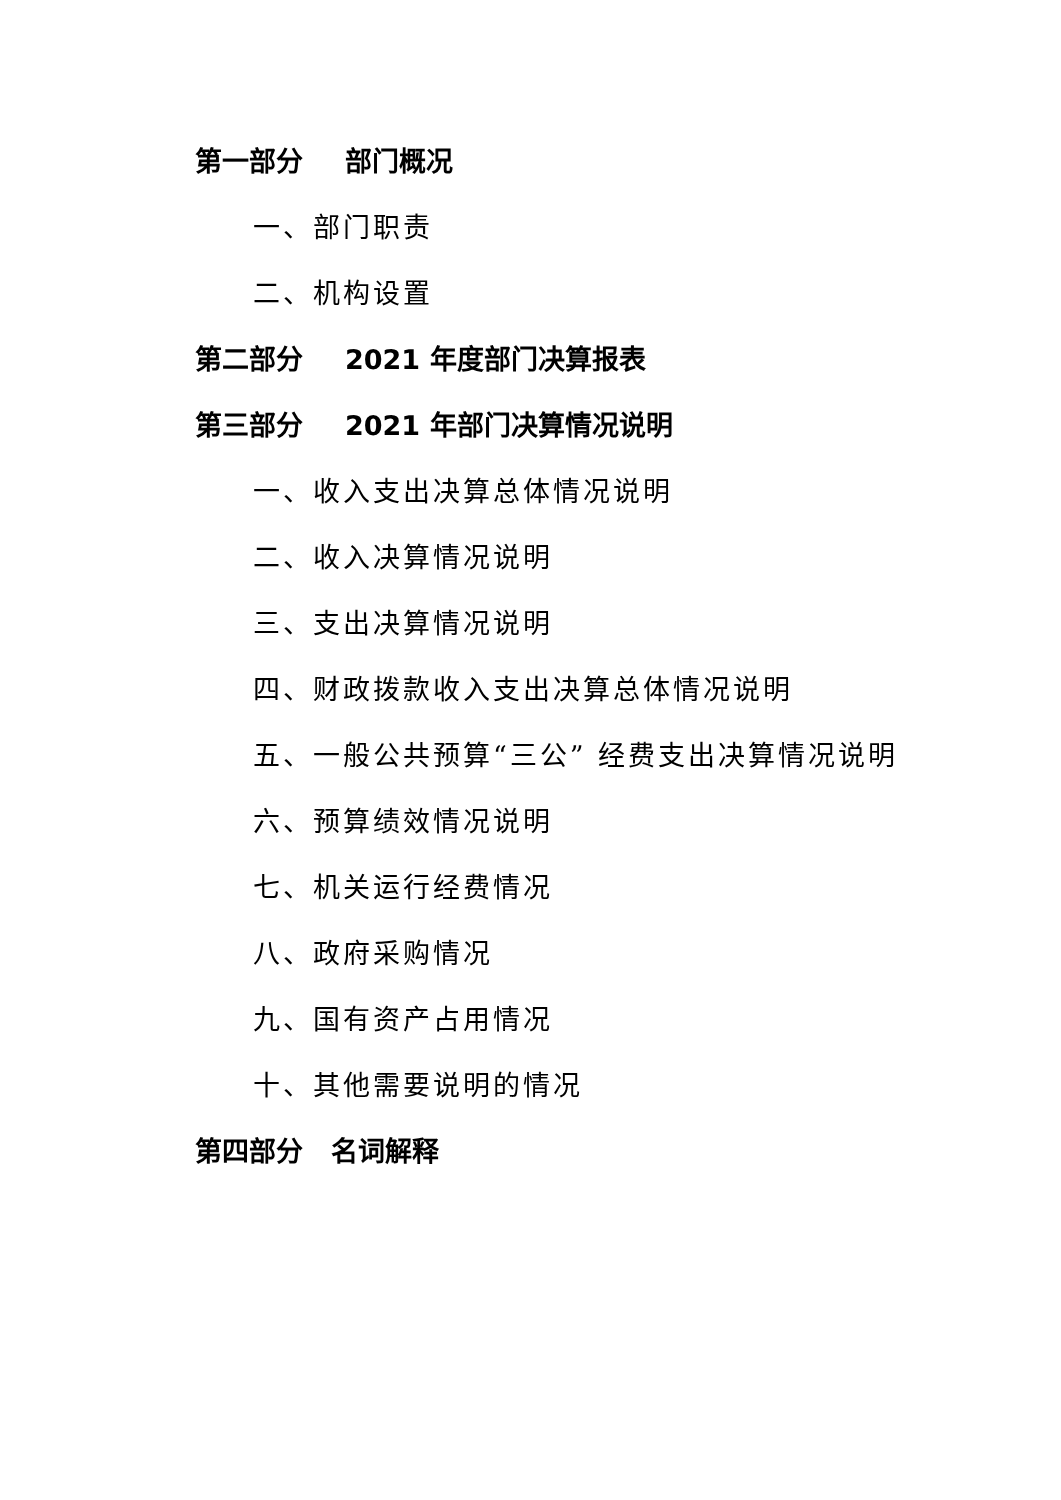第一部分 部门概况
一、部门职责
二、机构设置
第二部分 2021 年度部门决算报表
第三部分 2021 年部门决算情况说明
一、收入支出决算总体情况说明
二、收入决算情况说明
三、支出决算情况说明
四、财政拨款收入支出决算总体情况说明
五、一般公共预算“三公” 经费支出决算情况说明
六、预算绩效情况说明
七、机关运行经费情况
八、政府采购情况
九、国有资产占用情况
十、其他需要说明的情况
第四部分 名词解释